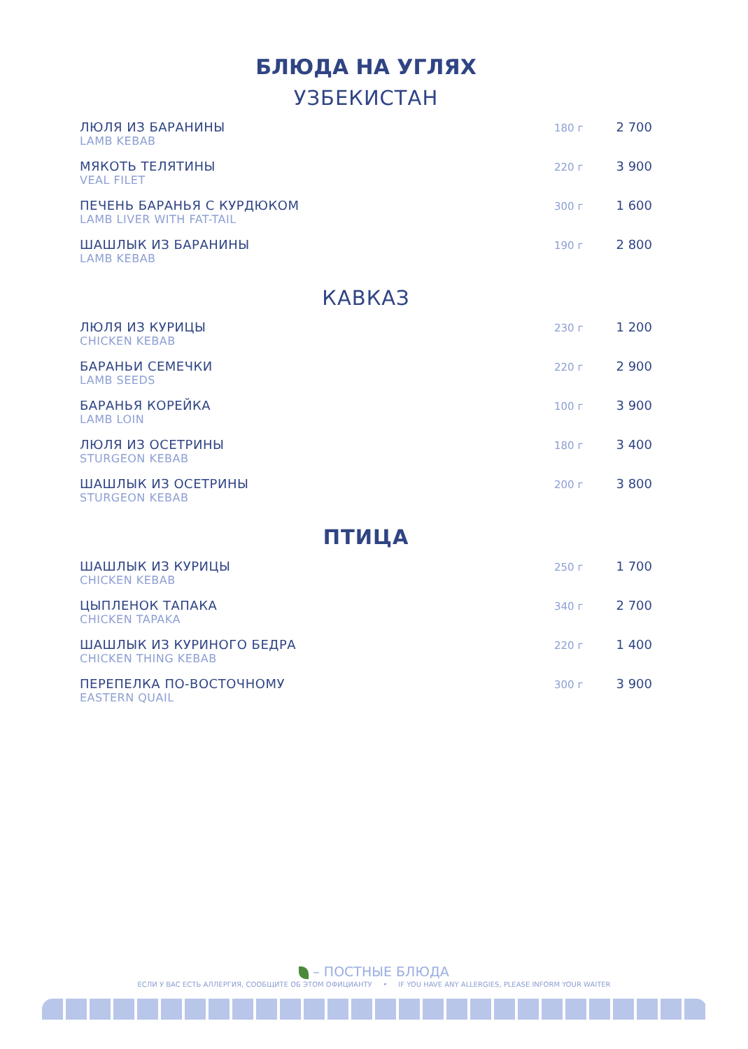БЛЮДА НА УГЛЯХ
УЗБЕКИСТАН
ЛЮЛЯ ИЗ БАРАНИНЫ
LAMB KEBAB
180 г
2 700
МЯКОТЬ ТЕЛЯТИНЫ
VEAL FILET
220 г
3 900
ПЕЧЕНЬ БАРАНЬЯ С КУРДЮКОМ
LAMB LIVER WITH FAT-TAIL
300 г
1 600
ШАШЛЫК ИЗ БАРАНИНЫ
LAMB KEBAB
190 г
2 800
КАВКАЗ
ЛЮЛЯ ИЗ КУРИЦЫ
CHICKEN KEBAB
230 г
1 200
БАРАНЬИ СЕМЕЧКИ
LAMB SEEDS
220 г
2 900
БАРАНЬЯ КОРЕЙКА
LAMB LOIN
100 г
3 900
ЛЮЛЯ ИЗ ОСЕТРИНЫ
STURGEON KEBAB
180 г
3 400
ШАШЛЫК ИЗ ОСЕТРИНЫ
STURGEON KEBAB
200 г
3 800
ПТИЦА
ШАШЛЫК ИЗ КУРИЦЫ
CHICKEN KEBAB
250 г
1 700
ЦЫПЛЕНОК ТАПАКА
CHICKEN TAPAKA
340 г
2 700
ШАШЛЫК ИЗ КУРИНОГО БЕДРА
CHICKEN THING KEBAB
220 г
1 400
ПЕРЕПЕЛКА ПО-ВОСТОЧНОМУ
EASTERN QUAIL
300 г
3 900
– ПОСТНЫЕ БЛЮДА
ЕСЛИ У ВАС ЕСТЬ АЛЛЕРГИЯ, СООБЩИТЕ ОБ ЭТОМ ОФИЦИАНТУ • IF YOU HAVE ANY ALLERGIES, PLEASE INFORM YOUR WAITER